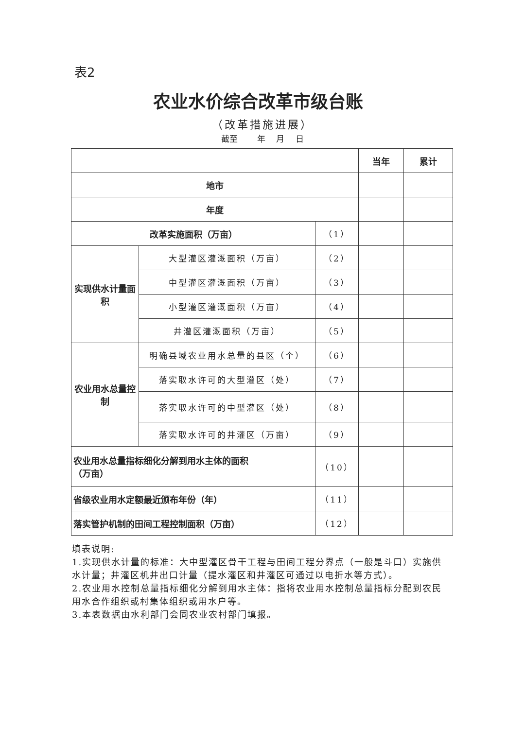表2
农业水价综合改革市级台账
（改革措施进展）
截至　　 年　 月　 日
| | | | 当年 | 累计 |
| --- | --- | --- | --- | --- |
| 地市 | | | | |
| 年度 | | | | |
| 改革实施面积（万亩） | | （1） | | |
| 实现供水计量面积 | 大型灌区灌溉面积（万亩） | （2） | | |
| | 中型灌区灌溉面积（万亩） | （3） | | |
| | 小型灌区灌溉面积（万亩） | （4） | | |
| | 井灌区灌溉面积（万亩） | （5） | | |
| 农业用水总量控制 | 明确县域农业用水总量的县区（个） | （6） | | |
| | 落实取水许可的大型灌区（处） | （7） | | |
| | 落实取水许可的中型灌区（处） | （8） | | |
| | 落实取水许可的井灌区（万亩） | （9） | | |
| 农业用水总量指标细化分解到用水主体的面积 （万亩） | | （10） | | |
| 省级农业用水定额最近颁布年份（年） | | （11） | | |
| 落实管护机制的田间工程控制面积（万亩） | | （12） | | |
填表说明:
1.实现供水计量的标准：大中型灌区骨干工程与田间工程分界点（一般是斗口）实施供水计量；井灌区机井出口计量（提水灌区和井灌区可通过以电折水等方式）。
2.农业用水控制总量指标细化分解到用水主体：指将农业用水控制总量指标分配到农民用水合作组织或村集体组织或用水户等。
3.本表数据由水利部门会同农业农村部门填报。